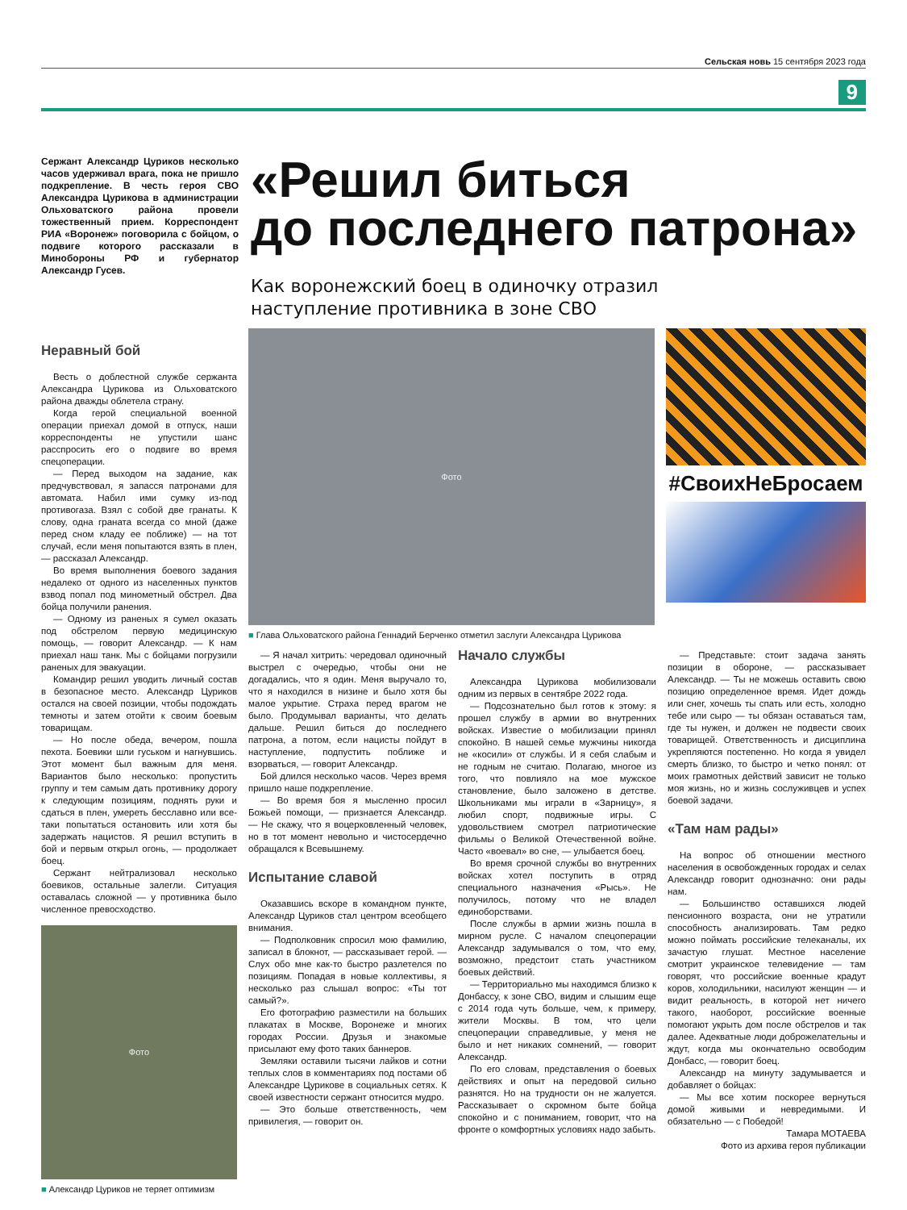Сельская новь 15 сентября 2023 года
9
Сержант Александр Цуриков несколько часов удерживал врага, пока не пришло подкрепление. В честь героя СВО Александра Цурикова в администрации Ольховатского района провели тожественный прием. Корреспондент РИА «Воронеж» поговорила с бойцом, о подвиге которого рассказали в Минобороны РФ и губернатор Александр Гусев.
«Решил биться
до последнего патрона»
Как воронежский боец в одиночку отразил
наступление противника в зоне СВО
Неравный бой
Весть о доблестной службе сержанта Александра Цурикова из Ольховатского района дважды облетела страну.
Когда герой специальной военной операции приехал домой в отпуск, наши корреспонденты не упустили шанс расспросить его о подвиге во время спецоперации.
— Перед выходом на задание, как предчувствовал, я запасся патронами для автомата. Набил ими сумку из-под противогаза. Взял с собой две гранаты. К слову, одна граната всегда со мной (даже перед сном кладу ее поближе) — на тот случай, если меня попытаются взять в плен, — рассказал Александр.
Во время выполнения боевого задания недалеко от одного из населенных пунктов взвод попал под минометный обстрел. Два бойца получили ранения.
— Одному из раненых я сумел оказать под обстрелом первую медицинскую помощь, — говорит Александр. — К нам приехал наш танк. Мы с бойцами погрузили раненых для эвакуации.
Командир решил уводить личный состав в безопасное место. Александр Цуриков остался на своей позиции, чтобы подождать темноты и затем отойти к своим боевым товарищам.
— Но после обеда, вечером, пошла пехота. Боевики шли гуськом и нагнувшись. Этот момент был важным для меня. Вариантов было несколько: пропустить группу и тем самым дать противнику дорогу к следующим позициям, поднять руки и сдаться в плен, умереть бесславно или все-таки попытаться остановить или хотя бы задержать нацистов. Я решил вступить в бой и первым открыл огонь, — продолжает боец.
Сержант нейтрализовал несколько боевиков, остальные залегли. Ситуация оставалась сложной — у противника было численное превосходство.
Фото
■ Александр Цуриков не теряет оптимизм
Фото
■ Глава Ольховатского района Геннадий Берченко отметил заслуги Александра Цурикова
#СвоихНеБросаем
— Я начал хитрить: чередовал одиночный выстрел с очередью, чтобы они не догадались, что я один. Меня выручало то, что я находился в низине и было хотя бы малое укрытие. Страха перед врагом не было. Продумывал варианты, что делать дальше. Решил биться до последнего патрона, а потом, если нацисты пойдут в наступление, подпустить поближе и взорваться, — говорит Александр.
Бой длился несколько часов. Через время пришло наше подкрепление.
— Во время боя я мысленно просил Божьей помощи, — признается Александр. — Не скажу, что я воцерковленный человек, но в тот момент невольно и чистосердечно обращался к Всевышнему.
Испытание славой
Оказавшись вскоре в командном пункте, Александр Цуриков стал центром всеобщего внимания.
— Подполковник спросил мою фамилию, записал в блокнот, — рассказывает герой. — Слух обо мне как-то быстро разлетелся по позициям. Попадая в новые коллективы, я несколько раз слышал вопрос: «Ты тот самый?».
Его фотографию разместили на больших плакатах в Москве, Воронеже и многих городах России. Друзья и знакомые присылают ему фото таких баннеров.
Земляки оставили тысячи лайков и сотни теплых слов в комментариях под постами об Александре Цурикове в социальных сетях. К своей известности сержант относится мудро.
— Это больше ответственность, чем привилегия, — говорит он.
Начало службы
Александра Цурикова мобилизовали одним из первых в сентябре 2022 года.
— Подсознательно был готов к этому: я прошел службу в армии во внутренних войсках. Известие о мобилизации принял спокойно. В нашей семье мужчины никогда не «косили» от службы. И я себя слабым и не годным не считаю. Полагаю, многое из того, что повлияло на мое мужское становление, было заложено в детстве. Школьниками мы играли в «Зарницу», я любил спорт, подвижные игры. С удовольствием смотрел патриотические фильмы о Великой Отечественной войне. Часто «воевал» во сне, — улыбается боец.
Во время срочной службы во внутренних войсках хотел поступить в отряд специального назначения «Рысь». Не получилось, потому что не владел единоборствами.
После службы в армии жизнь пошла в мирном русле. С началом спецоперации Александр задумывался о том, что ему, возможно, предстоит стать участником боевых действий.
— Территориально мы находимся близко к Донбассу, к зоне СВО, видим и слышим еще с 2014 года чуть больше, чем, к примеру, жители Москвы. В том, что цели спецоперации справедливые, у меня не было и нет никаких сомнений, — говорит Александр.
По его словам, представления о боевых действиях и опыт на передовой сильно разнятся. Но на трудности он не жалуется. Рассказывает о скромном быте бойца спокойно и с пониманием, говорит, что на фронте о комфортных условиях надо забыть.
— Представьте: стоит задача занять позиции в обороне, — рассказывает Александр. — Ты не можешь оставить свою позицию определенное время. Идет дождь или снег, хочешь ты спать или есть, холодно тебе или сыро — ты обязан оставаться там, где ты нужен, и должен не подвести своих товарищей. Ответственность и дисциплина укрепляются постепенно. Но когда я увидел смерть близко, то быстро и четко понял: от моих грамотных действий зависит не только моя жизнь, но и жизнь сослуживцев и успех боевой задачи.
«Там нам рады»
На вопрос об отношении местного населения в освобожденных городах и селах Александр говорит однозначно: они рады нам.
— Большинство оставшихся людей пенсионного возраста, они не утратили способность анализировать. Там редко можно поймать российские телеканалы, их зачастую глушат. Местное население смотрит украинское телевидение — там говорят, что российские военные крадут коров, холодильники, насилуют женщин — и видит реальность, в которой нет ничего такого, наоборот, российские военные помогают укрыть дом после обстрелов и так далее. Адекватные люди доброжелательны и ждут, когда мы окончательно освободим Донбасс, — говорит боец.
Александр на минуту задумывается и добавляет о бойцах:
— Мы все хотим поскорее вернуться домой живыми и невредимыми. И обязательно — с Победой!
Тамара МОТАЕВА
Фото из архива героя публикации